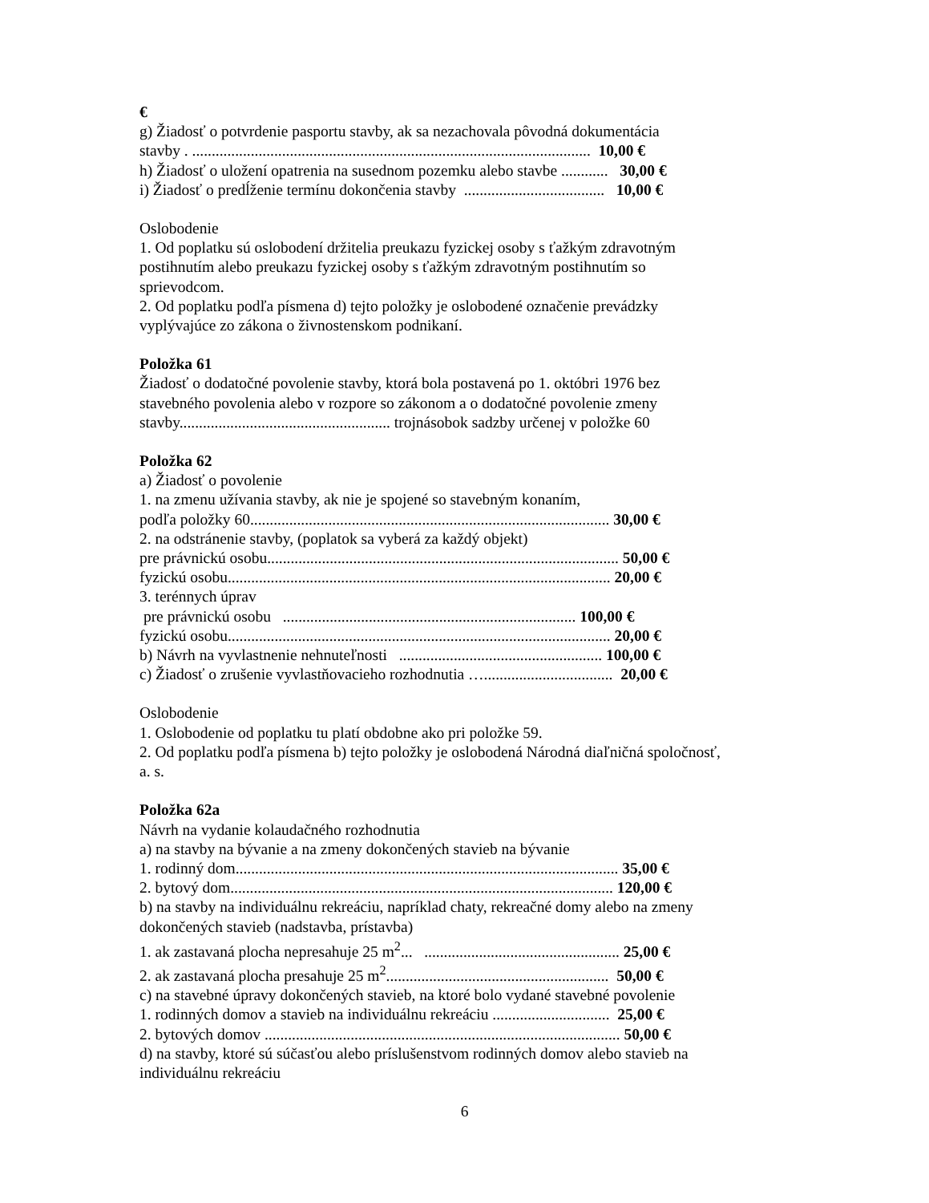€
g) Žiadosť o potvrdenie pasportu stavby, ak sa nezachovala pôvodná dokumentácia
stavby . ...................................................................................................... 10,00 €
h) Žiadosť o uložení opatrenia na susednom pozemku alebo stavbe ............ 30,00 €
i) Žiadosť o predĺženie termínu dokončenia stavby .................................... 10,00 €
Oslobodenie
1. Od poplatku sú oslobodení držitelia preukazu fyzickej osoby s ťažkým zdravotným postihnutím alebo preukazu fyzickej osoby s ťažkým zdravotným postihnutím so sprievodcom.
2. Od poplatku podľa písmena d) tejto položky je oslobodené označenie prevádzky vyplývajúce zo zákona o živnostenskom podnikaní.
Položka 61
Žiadosť o dodatočné povolenie stavby, ktorá bola postavená po 1. októbri 1976 bez stavebného povolenia alebo v rozpore so zákonom a o dodatočné povolenie zmeny stavby...................................................... trojnásobok sadzby určenej v položke 60
Položka 62
a) Žiadosť o povolenie
1. na zmenu užívania stavby, ak nie je spojené so stavebným konaním,
podľa položky 60............................................................................................ 30,00 €
2. na odstránenie stavby, (poplatok sa vyberá za každý objekt)
pre právnickú osobu.......................................................................................... 50,00 €
fyzickú osobu.................................................................................................. 20,00 €
3. terénnych úprav
pre právnickú osobu ........................................................................... 100,00 €
fyzickú osobu.................................................................................................. 20,00 €
b) Návrh na vyvlastnenie nehnuteľnosti .................................................... 100,00 €
c) Žiadosť o zrušenie vyvlastňovacieho rozhodnutia …................................. 20,00 €
Oslobodenie
1. Oslobodenie od poplatku tu platí obdobne ako pri položke 59.
2. Od poplatku podľa písmena b) tejto položky je oslobodená Národná diaľničná spoločnosť, a. s.
Položka 62a
Návrh na vydanie kolaudačného rozhodnutia
a) na stavby na bývanie a na zmeny dokončených stavieb na bývanie
1. rodinný dom.................................................................................................. 35,00 €
2. bytový dom.................................................................................................. 120,00 €
b) na stavby na individuálnu rekreáciu, napríklad chaty, rekreačné domy alebo na zmeny dokončených stavieb (nadstavba, prístavba)
1. ak zastavaná plocha nepresahuje 25 m<sup>2</sup>... .................................................. 25,00 €
2. ak zastavaná plocha presahuje 25 m<sup>2</sup>......................................................... 50,00 €
c) na stavebné úpravy dokončených stavieb, na ktoré bolo vydané stavebné povolenie
1. rodinných domov a stavieb na individuálnu rekreáciu .............................. 25,00 €
2. bytových domov ........................................................................................... 50,00 €
d) na stavby, ktoré sú súčasťou alebo príslušenstvom rodinných domov alebo stavieb na individuálnu rekreáciu
6